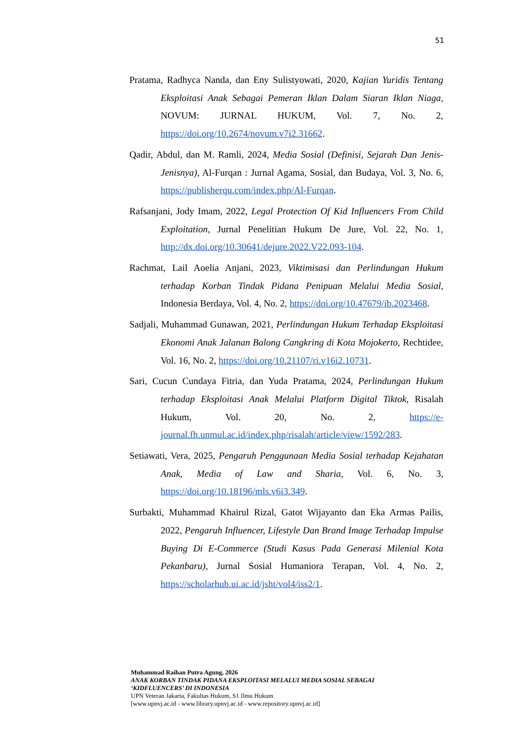51
Pratama, Radhyca Nanda, dan Eny Sulistyowati, 2020, Kajian Yuridis Tentang Eksploitasi Anak Sebagai Pemeran Iklan Dalam Siaran Iklan Niaga, NOVUM: JURNAL HUKUM, Vol. 7, No. 2, https://doi.org/10.2674/novum.v7i2.31662.
Qadir, Abdul, dan M. Ramli, 2024, Media Sosial (Definisi, Sejarah Dan Jenis-Jenisnya), Al-Furqan : Jurnal Agama, Sosial, dan Budaya, Vol. 3, No. 6, https://publisherqu.com/index.php/Al-Furqan.
Rafsanjani, Jody Imam, 2022, Legal Protection Of Kid Influencers From Child Exploitation, Jurnal Penelitian Hukum De Jure, Vol. 22, No. 1, http://dx.doi.org/10.30641/dejure.2022.V22.093-104.
Rachmat, Lail Aoelia Anjani, 2023, Viktimisasi dan Perlindungan Hukum terhadap Korban Tindak Pidana Penipuan Melalui Media Sosial, Indonesia Berdaya, Vol. 4, No. 2, https://doi.org/10.47679/ib.2023468.
Sadjali, Muhammad Gunawan, 2021, Perlindungan Hukum Terhadap Eksploitasi Ekonomi Anak Jalanan Balong Cangkring di Kota Mojokerto, Rechtidee, Vol. 16, No. 2, https://doi.org/10.21107/ri.v16i2.10731.
Sari, Cucun Cundaya Fitria, dan Yuda Pratama, 2024, Perlindungan Hukum terhadap Eksploitasi Anak Melalui Platform Digital Tiktok, Risalah Hukum, Vol. 20, No. 2, https://e-journal.fh.unmul.ac.id/index.php/risalah/article/view/1592/283.
Setiawati, Vera, 2025, Pengaruh Penggunaan Media Sosial terhadap Kejahatan Anak, Media of Law and Sharia, Vol. 6, No. 3, https://doi.org/10.18196/mls.v6i3.349.
Surbakti, Muhammad Khairul Rizal, Gatot Wijayanto dan Eka Armas Pailis, 2022, Pengaruh Influencer, Lifestyle Dan Brand Image Terhadap Impulse Buying Di E-Commerce (Studi Kasus Pada Generasi Milenial Kota Pekanbaru), Jurnal Sosial Humaniora Terapan, Vol. 4, No. 2, https://scholarhub.ui.ac.id/jsht/vol4/iss2/1.
Muhammad Raihan Putra Agung, 2026
ANAK KORBAN TINDAK PIDANA EKSPLOITASI MELALUI MEDIA SOSIAL SEBAGAI ‘KIDFLUENCERS’ DI INDONESIA
UPN Veteran Jakarta, Fakultas Hukum, S1 Ilmu Hukum
[www.upnvj.ac.id - www.library.upnvj.ac.id - www.repository.upnvj.ac.id]